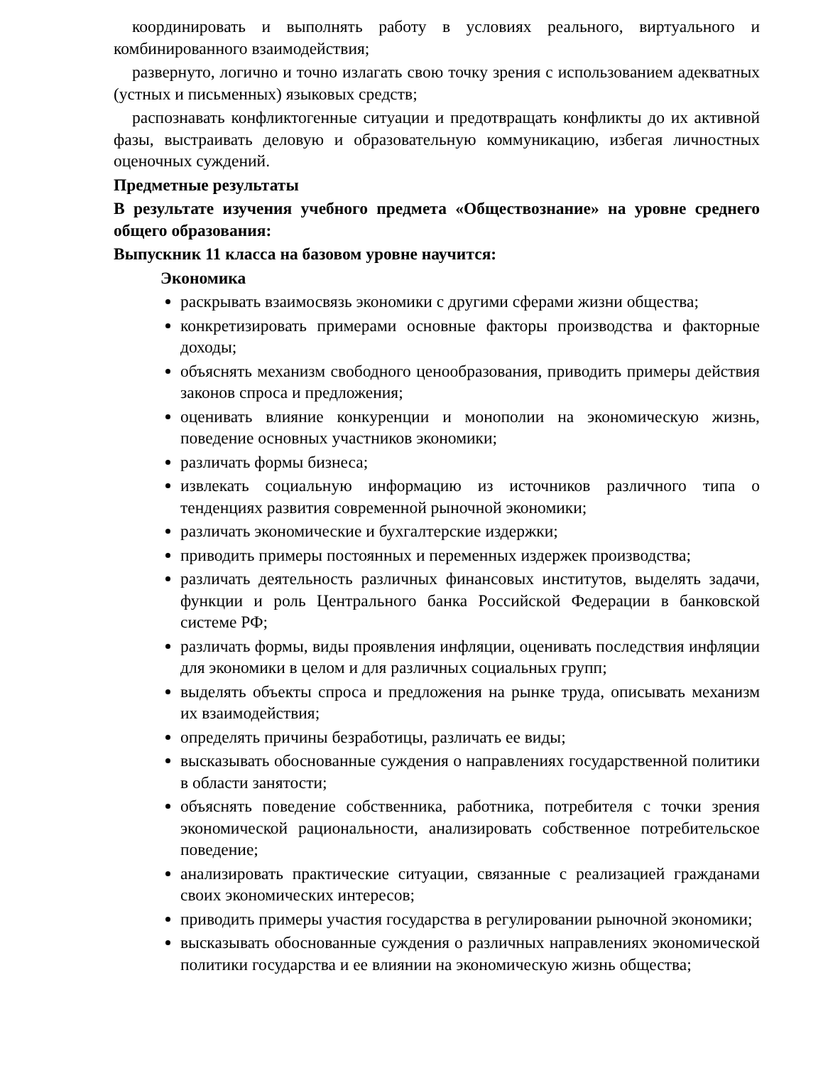координировать и выполнять работу в условиях реального, виртуального и комбинированного взаимодействия;
развернуто, логично и точно излагать свою точку зрения с использованием адекватных (устных и письменных) языковых средств;
распознавать конфликтогенные ситуации и предотвращать конфликты до их активной фазы, выстраивать деловую и образовательную коммуникацию, избегая личностных оценочных суждений.
Предметные результаты
В результате изучения учебного предмета «Обществознание» на уровне среднего общего образования:
Выпускник 11 класса на базовом уровне научится:
Экономика
раскрывать взаимосвязь экономики с другими сферами жизни общества;
конкретизировать примерами основные факторы производства и факторные доходы;
объяснять механизм свободного ценообразования, приводить примеры действия законов спроса и предложения;
оценивать влияние конкуренции и монополии на экономическую жизнь, поведение основных участников экономики;
различать формы бизнеса;
извлекать социальную информацию из источников различного типа о тенденциях развития современной рыночной экономики;
различать экономические и бухгалтерские издержки;
приводить примеры постоянных и переменных издержек производства;
различать деятельность различных финансовых институтов, выделять задачи, функции и роль Центрального банка Российской Федерации в банковской системе РФ;
различать формы, виды проявления инфляции, оценивать последствия инфляции для экономики в целом и для различных социальных групп;
выделять объекты спроса и предложения на рынке труда, описывать механизм их взаимодействия;
определять причины безработицы, различать ее виды;
высказывать обоснованные суждения о направлениях государственной политики в области занятости;
объяснять поведение собственника, работника, потребителя с точки зрения экономической рациональности, анализировать собственное потребительское поведение;
анализировать практические ситуации, связанные с реализацией гражданами своих экономических интересов;
приводить примеры участия государства в регулировании рыночной экономики;
высказывать обоснованные суждения о различных направлениях экономической политики государства и ее влиянии на экономическую жизнь общества;